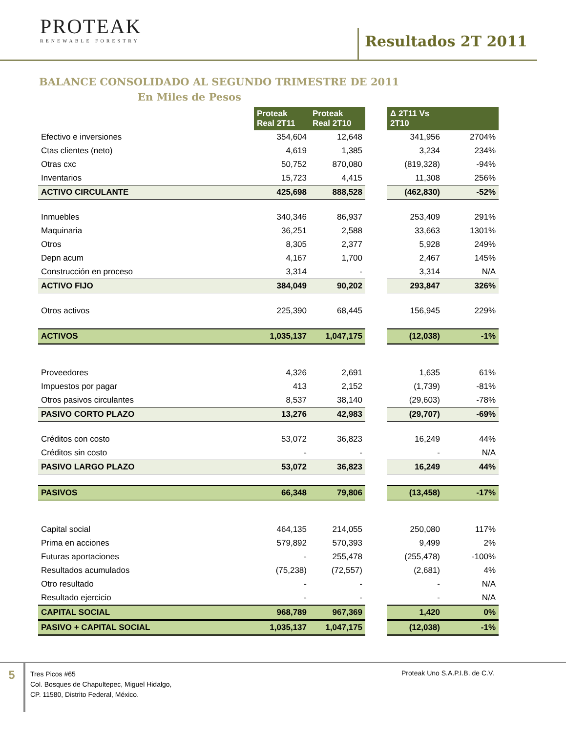PROTEAK
RENEWABLE FORESTRY
Resultados 2T 2011
BALANCE CONSOLIDADO AL SEGUNDO TRIMESTRE DE 2011
En Miles de Pesos
| | Proteak Real 2T11 | Proteak Real 2T10 | | Δ 2T11 Vs 2T10 | |
| Efectivo e inversiones | 354,604 | 12,648 | | 341,956 | 2704% |
| Ctas clientes (neto) | 4,619 | 1,385 | | 3,234 | 234% |
| Otras cxc | 50,752 | 870,080 | | (819,328) | -94% |
| Inventarios | 15,723 | 4,415 | | 11,308 | 256% |
| ACTIVO CIRCULANTE | 425,698 | 888,528 | | (462,830) | -52% |
| Inmuebles | 340,346 | 86,937 | | 253,409 | 291% |
| Maquinaria | 36,251 | 2,588 | | 33,663 | 1301% |
| Otros | 8,305 | 2,377 | | 5,928 | 249% |
| Depn acum | 4,167 | 1,700 | | 2,467 | 145% |
| Construcción en proceso | 3,314 | - | | 3,314 | N/A |
| ACTIVO FIJO | 384,049 | 90,202 | | 293,847 | 326% |
| Otros activos | 225,390 | 68,445 | | 156,945 | 229% |
| ACTIVOS | 1,035,137 | 1,047,175 | | (12,038) | -1% |
| Proveedores | 4,326 | 2,691 | | 1,635 | 61% |
| Impuestos por pagar | 413 | 2,152 | | (1,739) | -81% |
| Otros pasivos circulantes | 8,537 | 38,140 | | (29,603) | -78% |
| PASIVO CORTO PLAZO | 13,276 | 42,983 | | (29,707) | -69% |
| Créditos con costo | 53,072 | 36,823 | | 16,249 | 44% |
| Créditos sin costo | - | - | | - | N/A |
| PASIVO LARGO PLAZO | 53,072 | 36,823 | | 16,249 | 44% |
| PASIVOS | 66,348 | 79,806 | | (13,458) | -17% |
| Capital social | 464,135 | 214,055 | | 250,080 | 117% |
| Prima en acciones | 579,892 | 570,393 | | 9,499 | 2% |
| Futuras aportaciones | - | 255,478 | | (255,478) | -100% |
| Resultados acumulados | (75,238) | (72,557) | | (2,681) | 4% |
| Otro resultado | - | - | | - | N/A |
| Resultado ejercicio | - | - | | - | N/A |
| CAPITAL SOCIAL | 968,789 | 967,369 | | 1,420 | 0% |
| PASIVO + CAPITAL SOCIAL | 1,035,137 | 1,047,175 | | (12,038) | -1% |
5
Tres Picos #65
Col. Bosques de Chapultepec, Miguel Hidalgo,
CP. 11580, Distrito Federal, México.
Proteak Uno S.A.P.I.B. de C.V.